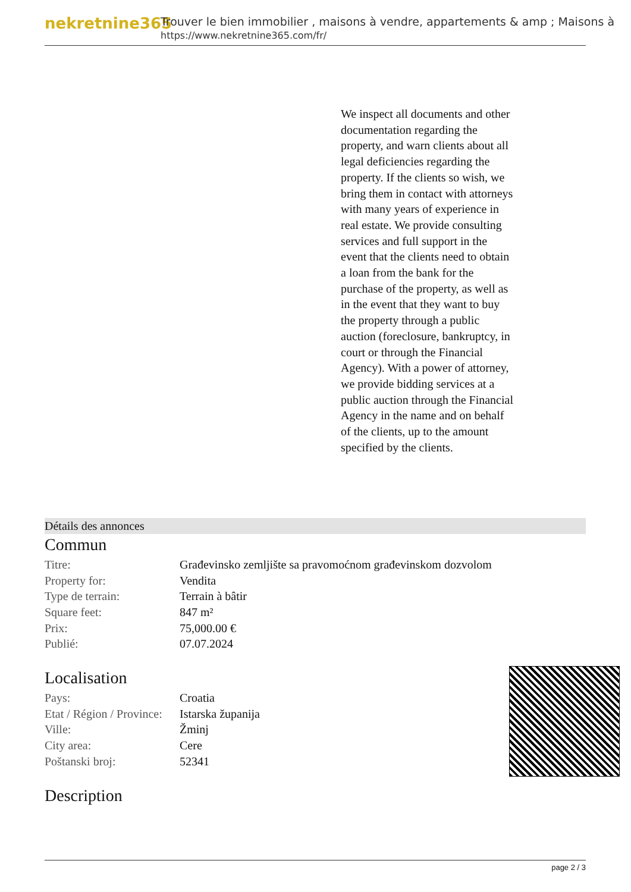nekretnine365
Trouver le bien immobilier , maisons à vendre, appartements & amp ; Maisons à
https://www.nekretnine365.com/fr/
We inspect all documents and other documentation regarding the property, and warn clients about all legal deficiencies regarding the property. If the clients so wish, we bring them in contact with attorneys with many years of experience in real estate. We provide consulting services and full support in the event that the clients need to obtain a loan from the bank for the purchase of the property, as well as in the event that they want to buy the property through a public auction (foreclosure, bankruptcy, in court or through the Financial Agency). With a power of attorney, we provide bidding services at a public auction through the Financial Agency in the name and on behalf of the clients, up to the amount specified by the clients.
Détails des annonces
Commun
| Titre: | Građevinsko zemljište sa pravomoćnom građevinskom dozvolom |
| Property for: | Vendita |
| Type de terrain: | Terrain à bâtir |
| Square feet: | 847 m² |
| Prix: | 75,000.00 € |
| Publié: | 07.07.2024 |
Localisation
| Pays: | Croatia |
| Etat / Région / Province: | Istarska županija |
| Ville: | Žminj |
| City area: | Cere |
| Poštanski broj: | 52341 |
Description
page 2 / 3